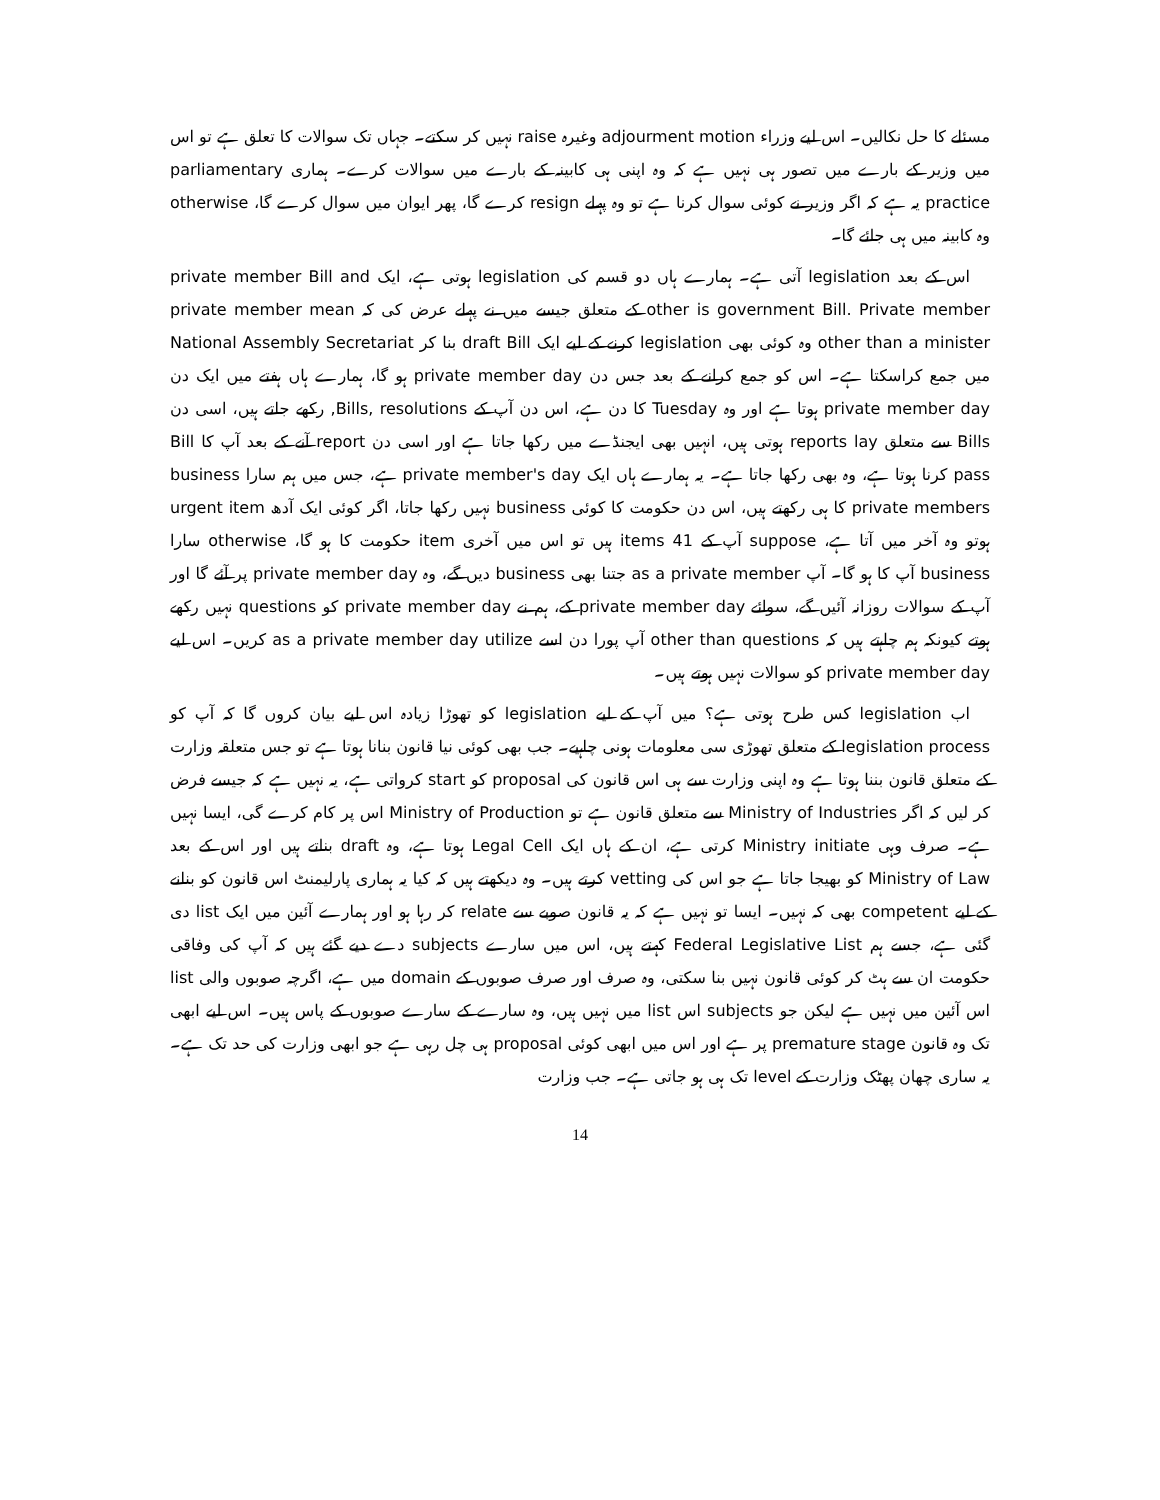مسئلے کا حل نکالیں۔ اس لیے وزراء adjourment motion وغیرہ raise نہیں کر سکتے۔ جہاں تک سوالات کا تعلق ہے تو اس میں وزیر کے بارے میں تصور ہی نہیں ہے کہ وہ اپنی ہی کابینہ کے بارے میں سوالات کرے۔ ہماری parliamentary practice یہ ہے کہ اگر وزیر نے کوئی سوال کرنا ہے تو وہ پہلے resign کرے گا، پھر ایوان میں سوال کرے گا، otherwise وہ کابینہ میں ہی جائے گا۔
اس کے بعد legislation آتی ہے۔ ہمارے ہاں دو قسم کی legislation ہوتی ہے، ایک private member Bill and other is government Bill. Private member کے متعلق جیسے میں نے پہلے عرض کی کہ private member mean other than a minister وہ کوئی بھی legislation کرنے کے لیے ایک draft Bill بنا کر National Assembly Secretariat میں جمع کراسکتا ہے۔ اس کو جمع کرانے کے بعد جس دن private member day ہو گا، ہمارے ہاں ہفتے میں ایک دن private member day ہوتا ہے اور وہ Tuesday کا دن ہے، اس دن آپ کے Bills, resolutions, رکھے جاتے ہیں، اسی دن Bills سے متعلق reports lay ہوتی ہیں، انہیں بھی ایجنڈے میں رکھا جاتا ہے اور اسی دن report آنے کے بعد آپ کا Bill pass کرنا ہوتا ہے، وہ بھی رکھا جاتا ہے۔ یہ ہمارے ہاں ایک private member's day ہے، جس میں ہم سارا business private members کا ہی رکھتے ہیں، اس دن حکومت کا کوئی business نہیں رکھا جاتا، اگر کوئی ایک آدھ urgent item ہوتو وہ آخر میں آتا ہے، suppose آپ کے 41 items ہیں تو اس میں آخری item حکومت کا ہو گا، otherwise سارا business آپ کا ہو گا۔ آپ as a private member جتنا بھی business دیں گے، وہ private member day پر آئے گا اور آپ کے سوالات روزانہ آئیں گے، سوائے private member day کے، ہم نے private member day کو questions نہیں رکھے ہوتے کیونکہ ہم چاہتے ہیں کہ other than questions آپ پورا دن اسے as a private member day utilize کریں۔ اس لیے private member day کو سوالات نہیں ہوتے ہیں۔
اب legislation کس طرح ہوتی ہے؟ میں آپ کے لیے legislation کو تھوڑا زیادہ اس لیے بیان کروں گا کہ آپ کو legislation process کے متعلق تھوڑی سی معلومات ہونی چاہیے۔ جب بھی کوئی نیا قانون بنانا ہوتا ہے تو جس متعلقہ وزارت کے متعلق قانون بننا ہوتا ہے وہ اپنی وزارت سے ہی اس قانون کی proposal کو start کرواتی ہے، یہ نہیں ہے کہ جیسے فرض کر لیں کہ اگر Ministry of Industries سے متعلق قانون ہے تو Ministry of Production اس پر کام کرے گی، ایسا نہیں ہے۔ صرف وہی Ministry initiate کرتی ہے، ان کے ہاں ایک Legal Cell ہوتا ہے، وہ draft بناتے ہیں اور اس کے بعد Ministry of Law کو بھیجا جاتا ہے جو اس کی vetting کرتے ہیں۔ وہ دیکھتے ہیں کہ کیا یہ ہماری پارلیمنٹ اس قانون کو بنانے کے لیے competent بھی کہ نہیں۔ ایسا تو نہیں ہے کہ یہ قانون صوبے سے relate کر رہا ہو اور ہمارے آئین میں ایک list دی گئی ہے، جسے ہم Federal Legislative List کہتے ہیں، اس میں سارے subjects دے دیے گئے ہیں کہ آپ کی وفاقی حکومت ان سے ہٹ کر کوئی قانون نہیں بنا سکتی، وہ صرف اور صرف صوبوں کے domain میں ہے، اگرچہ صوبوں والی list اس آئین میں نہیں ہے لیکن جو subjects اس list میں نہیں ہیں، وہ سارے کے سارے صوبوں کے پاس ہیں۔ اس لیے ابھی تک وہ قانون premature stage پر ہے اور اس میں ابھی کوئی proposal ہی چل رہی ہے جو ابھی وزارت کی حد تک ہے۔ یہ ساری چھان پھٹک وزارت کے level تک ہی ہو جاتی ہے۔ جب وزارت
14